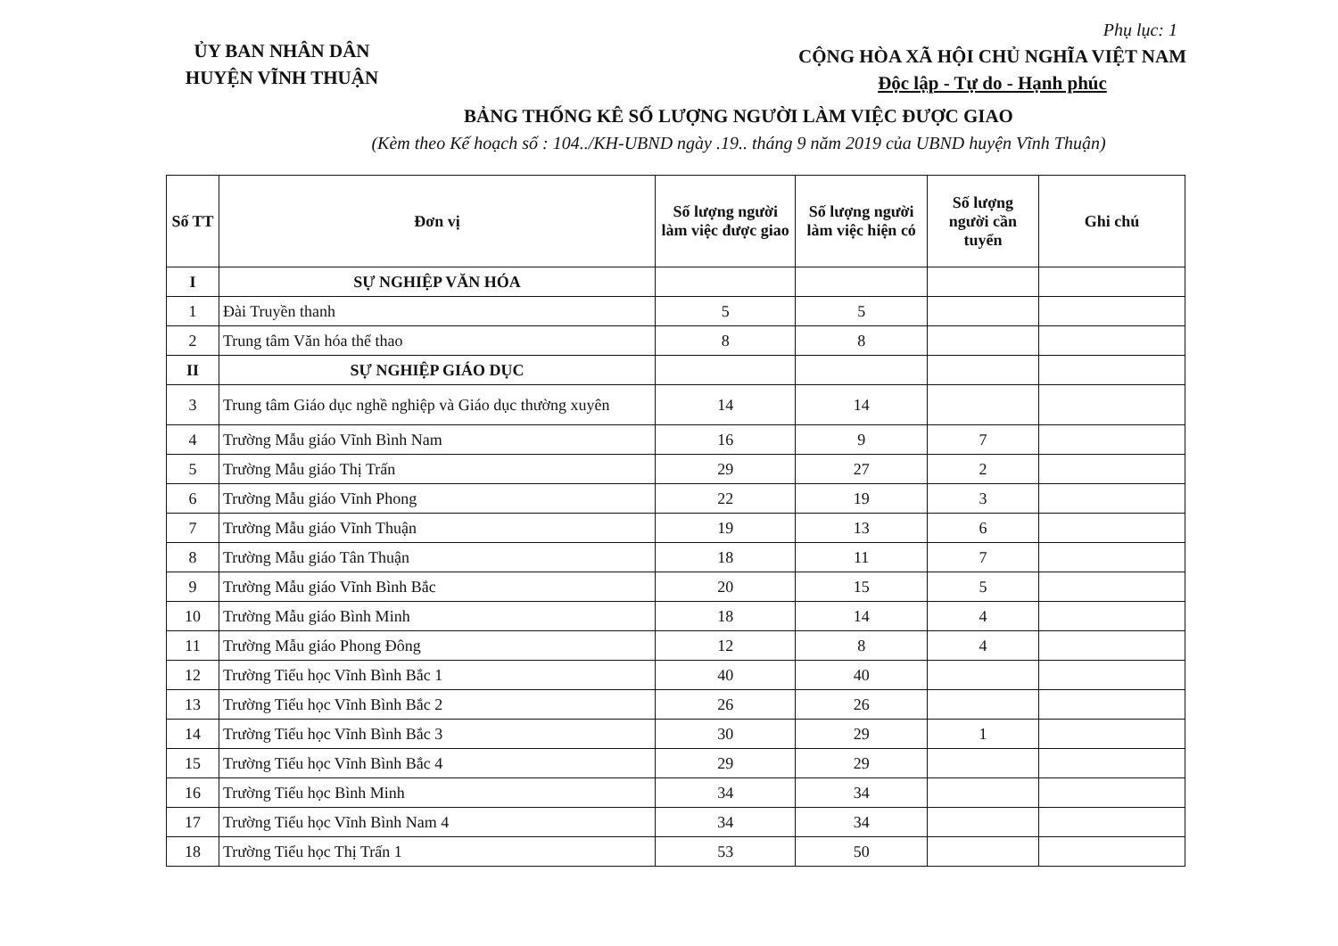ỦY BAN NHÂN DÂN
HUYỆN VĨNH THUẬN
Phụ lục: 1
CỘNG HÒA XÃ HỘI CHỦ NGHĨA VIỆT NAM
Độc lập - Tự do - Hạnh phúc
BẢNG THỐNG KÊ SỐ LƯỢNG NGƯỜI LÀM VIỆC ĐƯỢC GIAO
(Kèm theo Kế hoạch số : 104../KH-UBND ngày .19.. tháng 9 năm 2019 của UBND huyện Vĩnh Thuận)
| Số TT | Đơn vị | Số lượng người làm việc được giao | Số lượng người làm việc hiện có | Số lượng người cần tuyển | Ghi chú |
| --- | --- | --- | --- | --- | --- |
| I | SỰ NGHIỆP VĂN HÓA | | | | |
| 1 | Đài Truyền thanh | 5 | 5 | | |
| 2 | Trung tâm Văn hóa thể thao | 8 | 8 | | |
| II | SỰ NGHIỆP GIÁO DỤC | | | | |
| 3 | Trung tâm Giáo dục nghề nghiệp và Giáo dục thường xuyên | 14 | 14 | | |
| 4 | Trường Mẫu giáo Vĩnh Bình Nam | 16 | 9 | 7 | |
| 5 | Trường Mẫu giáo Thị Trấn | 29 | 27 | 2 | |
| 6 | Trường Mẫu giáo Vĩnh Phong | 22 | 19 | 3 | |
| 7 | Trường Mẫu giáo Vĩnh Thuận | 19 | 13 | 6 | |
| 8 | Trường Mẫu giáo Tân Thuận | 18 | 11 | 7 | |
| 9 | Trường Mẫu giáo Vĩnh Bình Bắc | 20 | 15 | 5 | |
| 10 | Trường Mẫu giáo Bình Minh | 18 | 14 | 4 | |
| 11 | Trường Mẫu giáo Phong Đông | 12 | 8 | 4 | |
| 12 | Trường Tiểu học Vĩnh Bình Bắc 1 | 40 | 40 | | |
| 13 | Trường Tiểu học Vĩnh Bình Bắc 2 | 26 | 26 | | |
| 14 | Trường Tiểu học Vĩnh Bình Bắc 3 | 30 | 29 | 1 | |
| 15 | Trường Tiểu học Vĩnh Bình Bắc 4 | 29 | 29 | | |
| 16 | Trường Tiểu học Bình Minh | 34 | 34 | | |
| 17 | Trường Tiểu học Vĩnh Bình Nam 4 | 34 | 34 | | |
| 18 | Trường Tiểu học Thị Trấn 1 | 53 | 50 | | |